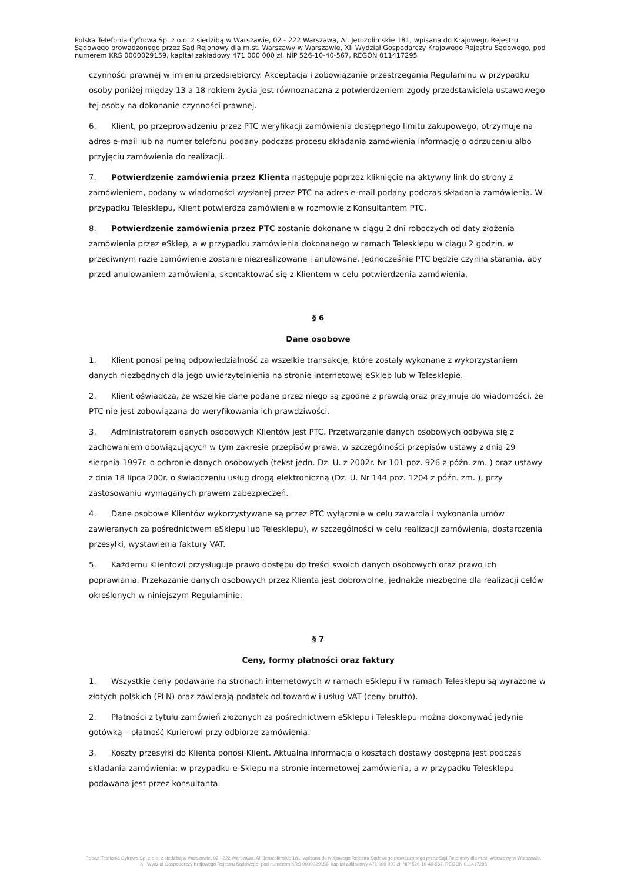Polska Telefonia Cyfrowa Sp. z o.o. z siedzibą w Warszawie, 02 - 222 Warszawa, Al. Jerozolimskie 181, wpisana do Krajowego Rejestru Sądowego prowadzonego przez Sąd Rejonowy dla m.st. Warszawy w Warszawie, XII Wydział Gospodarczy Krajowego Rejestru Sądowego, pod numerem KRS 0000029159, kapitał zakładowy 471 000 000 zł, NIP 526-10-40-567, REGON 011417295
czynności prawnej w imieniu przedsiębiorcy. Akceptacja i zobowiązanie przestrzegania Regulaminu w przypadku osoby poniżej między 13 a 18 rokiem życia jest równoznaczna z potwierdzeniem zgody przedstawiciela ustawowego tej osoby na dokonanie czynności prawnej.
6. Klient, po przeprowadzeniu przez PTC weryfikacji zamówienia dostępnego limitu zakupowego, otrzymuje na adres e-mail lub na numer telefonu podany podczas procesu składania zamówienia informację o odrzuceniu albo przyjęciu zamówienia do realizacji..
7. Potwierdzenie zamówienia przez Klienta następuje poprzez kliknięcie na aktywny link do strony z zamówieniem, podany w wiadomości wysłanej przez PTC na adres e-mail podany podczas składania zamówienia. W przypadku Telesklepu, Klient potwierdza zamówienie w rozmowie z Konsultantem PTC.
8. Potwierdzenie zamówienia przez PTC zostanie dokonane w ciągu 2 dni roboczych od daty złożenia zamówienia przez eSklep, a w przypadku zamówienia dokonanego w ramach Telesklepu w ciągu 2 godzin, w przeciwnym razie zamówienie zostanie niezrealizowane i anulowane. Jednocześnie PTC będzie czyniła starania, aby przed anulowaniem zamówienia, skontaktować się z Klientem w celu potwierdzenia zamówienia.
§ 6
Dane osobowe
1. Klient ponosi pełną odpowiedzialność za wszelkie transakcje, które zostały wykonane z wykorzystaniem danych niezbędnych dla jego uwierzytelnienia na stronie internetowej eSklep lub w Telesklepie.
2. Klient oświadcza, że wszelkie dane podane przez niego są zgodne z prawdą oraz przyjmuje do wiadomości, że PTC nie jest zobowiązana do weryfikowania ich prawdziwości.
3. Administratorem danych osobowych Klientów jest PTC. Przetwarzanie danych osobowych odbywa się z zachowaniem obowiązujących w tym zakresie przepisów prawa, w szczególności przepisów ustawy z dnia 29 sierpnia 1997r. o ochronie danych osobowych (tekst jedn. Dz. U. z 2002r. Nr 101 poz. 926 z późn. zm. ) oraz ustawy z dnia 18 lipca 200r. o świadczeniu usług drogą elektroniczną (Dz. U. Nr 144 poz. 1204 z późn. zm. ), przy zastosowaniu wymaganych prawem zabezpieczeń.
4. Dane osobowe Klientów wykorzystywane są przez PTC wyłącznie w celu zawarcia i wykonania umów zawieranych za pośrednictwem eSklepu lub Telesklepu), w szczególności w celu realizacji zamówienia, dostarczenia przesyłki, wystawienia faktury VAT.
5. Każdemu Klientowi przysługuje prawo dostępu do treści swoich danych osobowych oraz prawo ich poprawiania. Przekazanie danych osobowych przez Klienta jest dobrowolne, jednakże niezbędne dla realizacji celów określonych w niniejszym Regulaminie.
§ 7
Ceny, formy płatności oraz faktury
1. Wszystkie ceny podawane na stronach internetowych w ramach eSklepu i w ramach Telesklepu są wyrażone w złotych polskich (PLN) oraz zawierają podatek od towarów i usług VAT (ceny brutto).
2. Płatności z tytułu zamówień złożonych za pośrednictwem eSklepu i Telesklepu można dokonywać jedynie gotówką – płatność Kurierowi przy odbiorze zamówienia.
3. Koszty przesyłki do Klienta ponosi Klient. Aktualna informacja o kosztach dostawy dostępna jest podczas składania zamówienia: w przypadku e-Sklepu na stronie internetowej zamówienia, a w przypadku Telesklepu podawana jest przez konsultanta.
Polska Telefonia Cyfrowa Sp. z o.o. z siedzibą w Warszawie, 02 - 222 Warszawa, Al. Jerozolimskie 181, wpisana do Krajowego Rejestru Sądowego prowadzonego przez Sąd Rejonowy dla m.st. Warszawy w Warszawie,
XII Wydział Gospodarczy Krajowego Rejestru Sądowego, pod numerem KRS 0000029159, kapitał zakładowy 471 000 000 zł, NIP 526-10-40-567, REGON 011417295